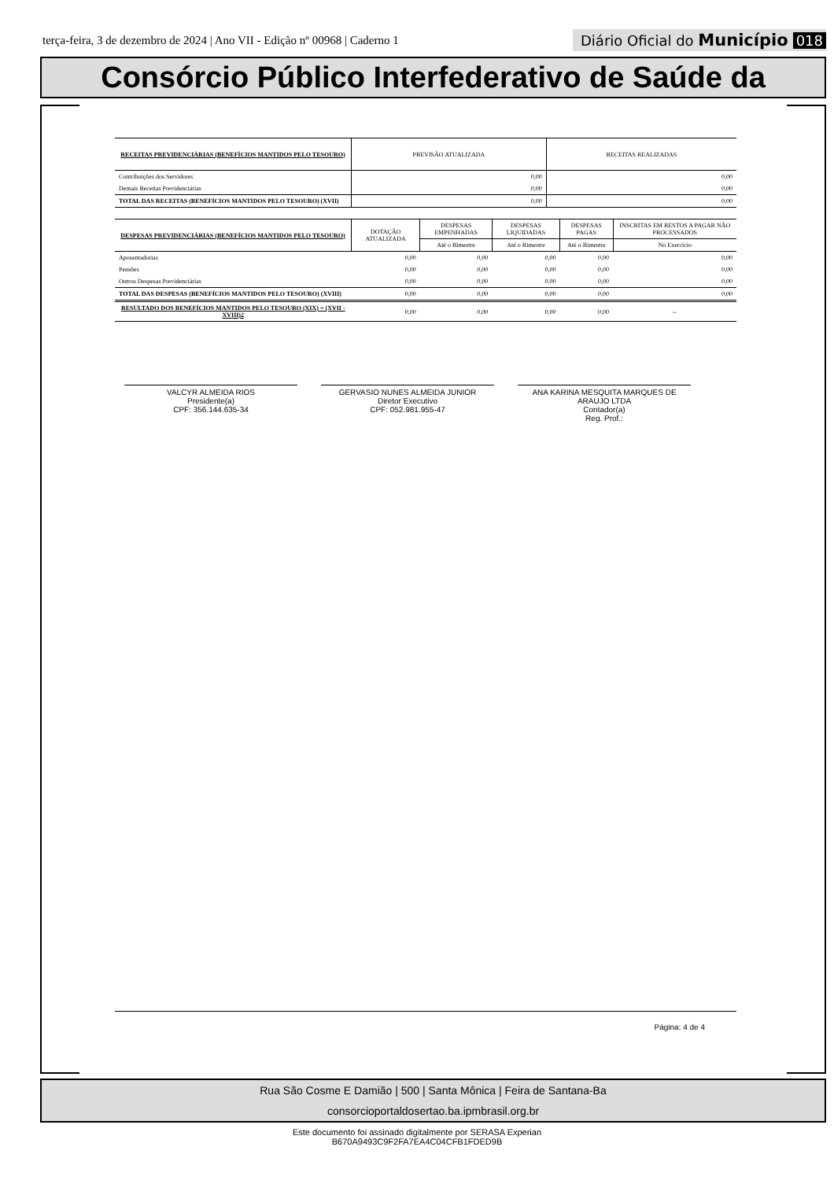terça-feira, 3 de dezembro de 2024 | Ano VII - Edição nº 00968 | Caderno 1
Diário Oficial do Município 018
Consórcio Público Interfederativo de Saúde da
| RECEITAS PREVIDENCIÁRIAS (BENEFÍCIOS MANTIDOS PELO TESOURO) | PREVISÃO ATUALIZADA | RECEITAS REALIZADAS |
| --- | --- | --- |
| Contribuições dos Servidores | 0,00 | 0,00 |
| Demais Receitas Previdenciárias | 0,00 | 0,00 |
| TOTAL DAS RECEITAS (BENEFÍCIOS MANTIDOS PELO TESOURO) (XVII) | 0,00 | 0,00 |
| DESPESAS PREVIDENCIÁRIAS (BENEFÍCIOS MANTIDOS PELO TESOURO) | DOTAÇÃO ATUALIZADA | DESPESAS EMPENHADAS | DESPESAS LIQUIDADAS | DESPESAS PAGAS | INSCRITAS EM RESTOS A PAGAR NÃO PROCESSADOS |
| --- | --- | --- | --- | --- | --- |
| | | Até o Bimestre | Até o Bimestre | Até o Bimestre | No Exercício |
| Aposentadorias | 0,00 | 0,00 | 0,00 | 0,00 | 0,00 |
| Pensões | 0,00 | 0,00 | 0,00 | 0,00 | 0,00 |
| Outros Despesas Previdenciárias | 0,00 | 0,00 | 0,00 | 0,00 | 0,00 |
| TOTAL DAS DESPESAS (BENEFÍCIOS MANTIDOS PELO TESOURO) (XVIII) | 0,00 | 0,00 | 0,00 | 0,00 | 0,00 |
| RESULTADO DOS BENEFÍCIOS MANTIDOS PELO TESOURO (XIX) = (XVII - XVIII)2 | 0,00 | 0,00 | 0,00 | 0,00 | -- |
VALCYR ALMEIDA RIOS
Presidente(a)
CPF: 356.144.635-34
GERVASIO NUNES ALMEIDA JUNIOR
Diretor Executivo
CPF: 052.981.955-47
ANA KARINA MESQUITA MARQUES DE ARAUJO LTDA
Contador(a)
Reg. Prof.:
Página: 4 de 4
Rua São Cosme E Damião | 500 | Santa Mônica | Feira de Santana-Ba
consorcioportaldosertao.ba.ipmbrasil.org.br
Este documento foi assinado digitalmente por SERASA Experian
B670A9493C9F2FA7EA4C04CFB1FDED9B